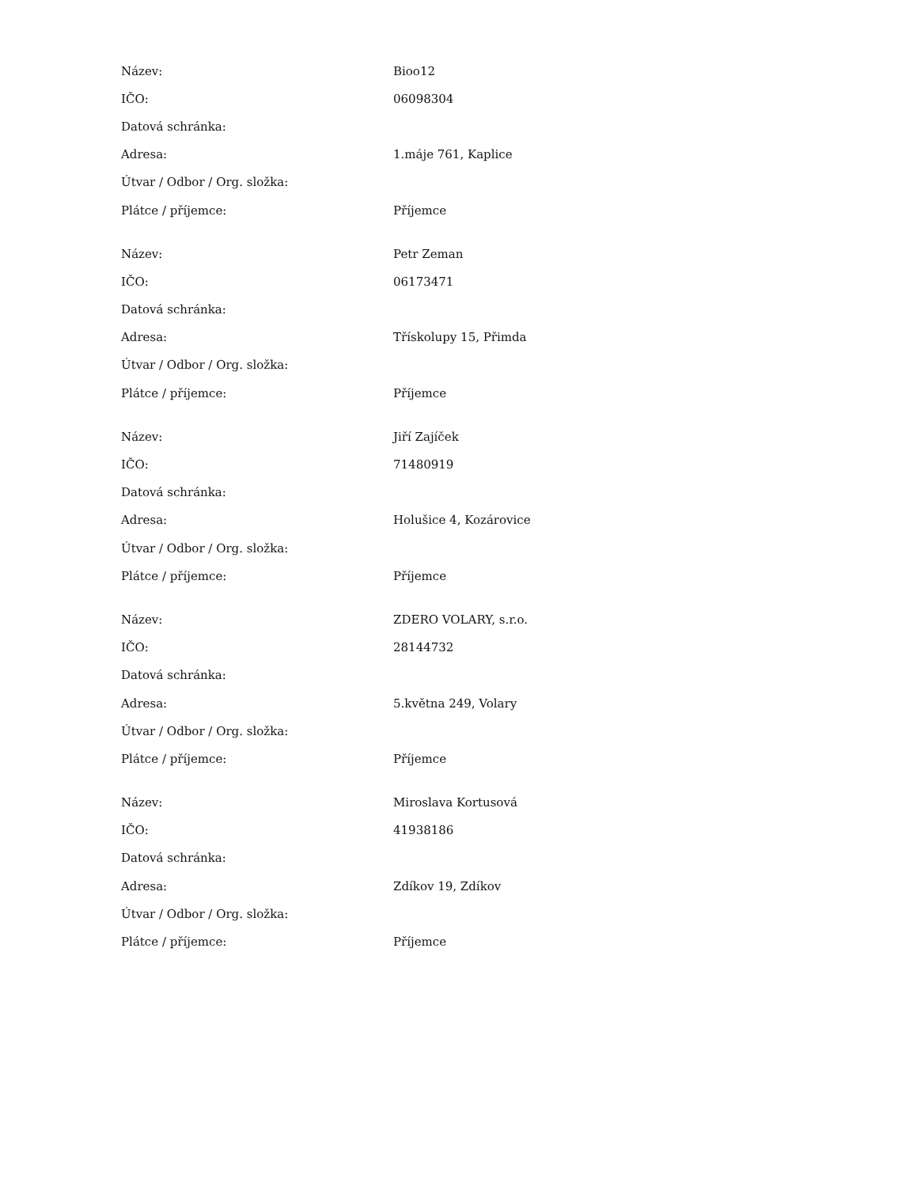| Název: | Bioo12 |
| IČO: | 06098304 |
| Datová schránka: | |
| Adresa: | 1.máje 761, Kaplice |
| Útvar / Odbor / Org. složka: | |
| Plátce / příjemce: | Příjemce |
| Název: | Petr Zeman |
| IČO: | 06173471 |
| Datová schránka: | |
| Adresa: | Třískolupy 15, Přimda |
| Útvar / Odbor / Org. složka: | |
| Plátce / příjemce: | Příjemce |
| Název: | Jiří Zajíček |
| IČO: | 71480919 |
| Datová schránka: | |
| Adresa: | Holušice 4, Kozárovice |
| Útvar / Odbor / Org. složka: | |
| Plátce / příjemce: | Příjemce |
| Název: | ZDERO VOLARY, s.r.o. |
| IČO: | 28144732 |
| Datová schránka: | |
| Adresa: | 5.května 249, Volary |
| Útvar / Odbor / Org. složka: | |
| Plátce / příjemce: | Příjemce |
| Název: | Miroslava Kortusová |
| IČO: | 41938186 |
| Datová schránka: | |
| Adresa: | Zdíkov 19, Zdíkov |
| Útvar / Odbor / Org. složka: | |
| Plátce / příjemce: | Příjemce |